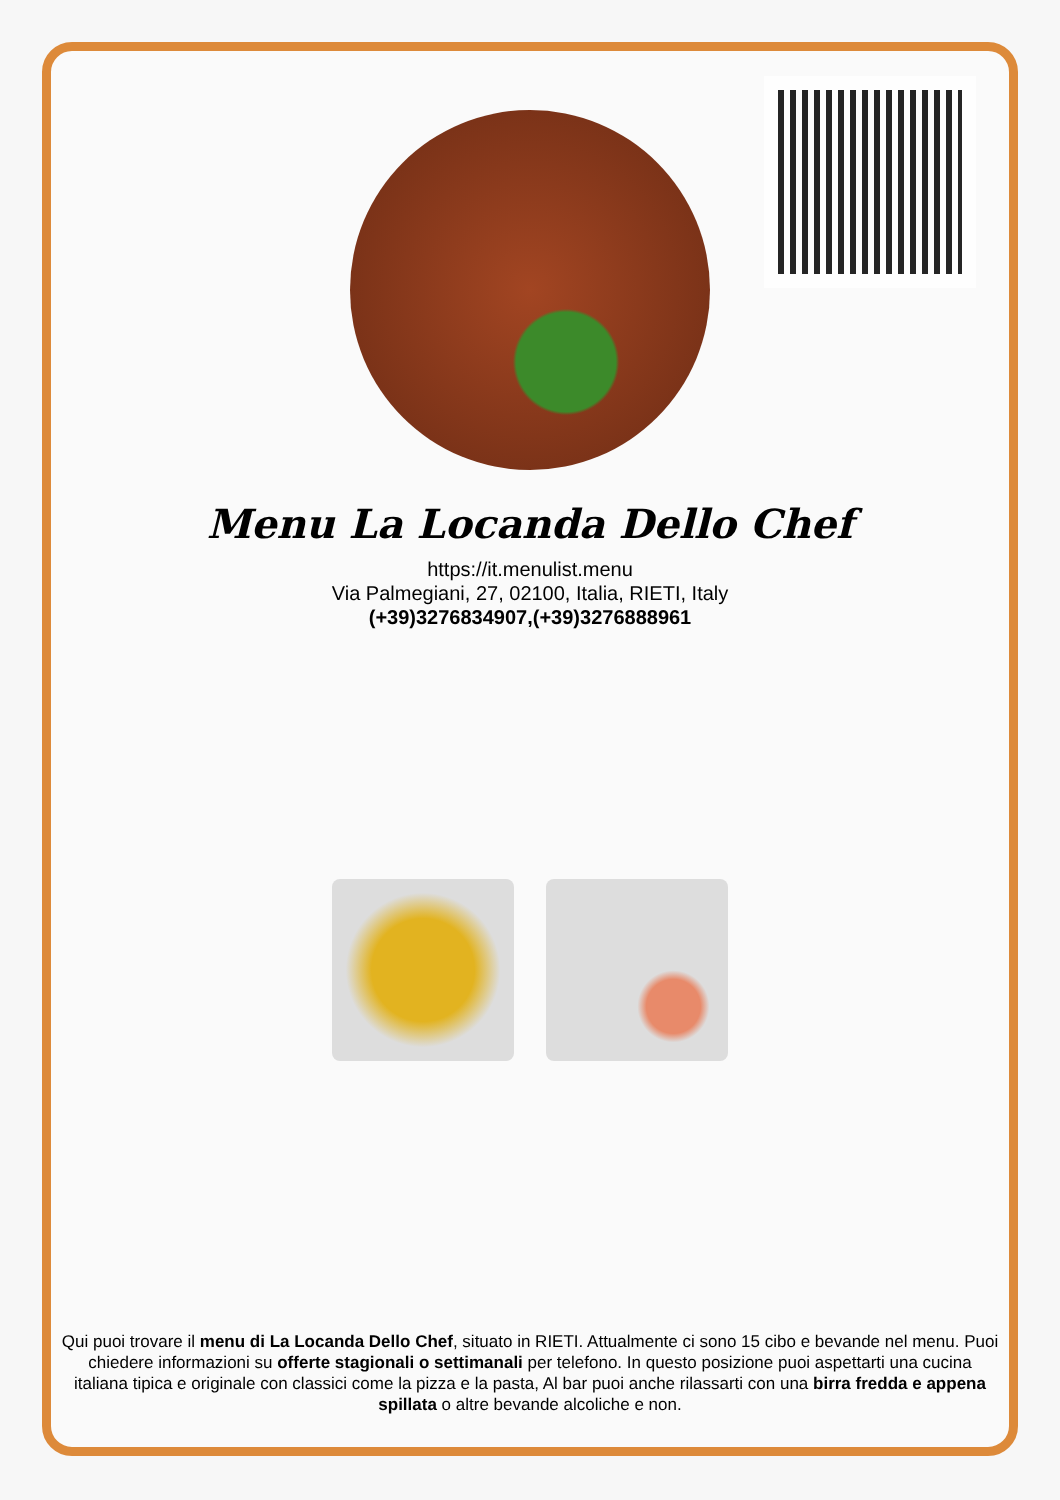Menu La Locanda Dello Chef
https://it.menulist.menu
Via Palmegiani, 27, 02100, Italia, RIETI, Italy
(+39)3276834907,(+39)3276888961
Qui puoi trovare il menu di La Locanda Dello Chef, situato in RIETI. Attualmente ci sono 15 cibo e bevande nel menu. Puoi chiedere informazioni su offerte stagionali o settimanali per telefono. In questo posizione puoi aspettarti una cucina italiana tipica e originale con classici come la pizza e la pasta, Al bar puoi anche rilassarti con una birra fredda e appena spillata o altre bevande alcoliche e non.